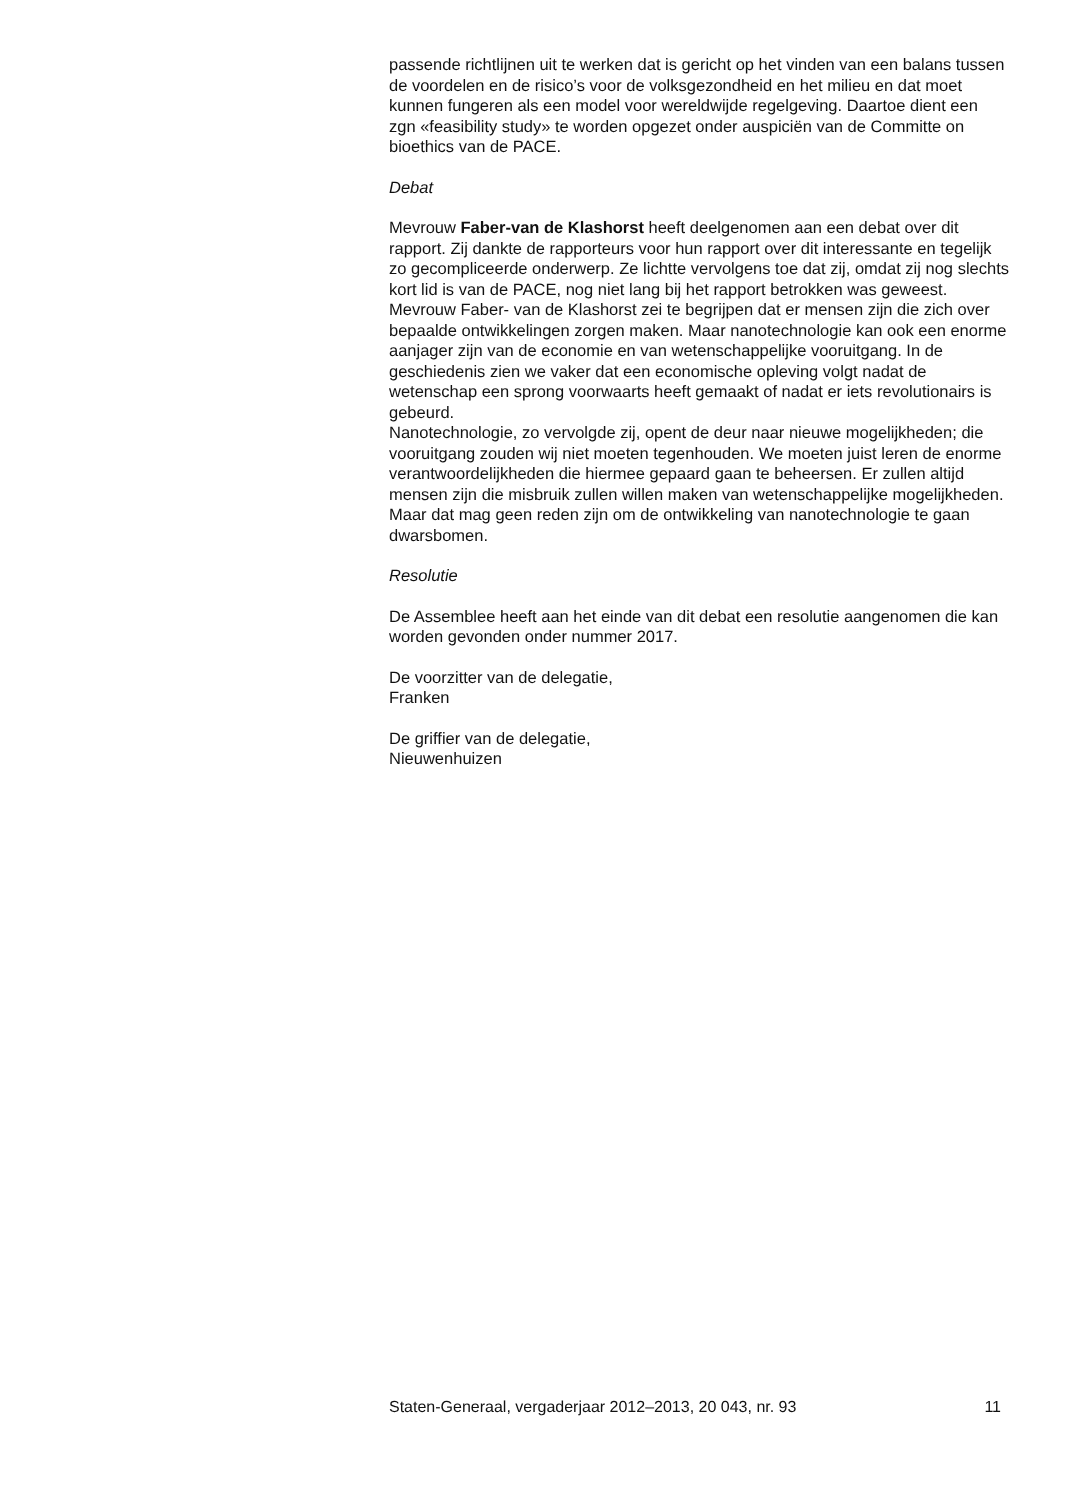passende richtlijnen uit te werken dat is gericht op het vinden van een balans tussen de voordelen en de risico’s voor de volksgezondheid en het milieu en dat moet kunnen fungeren als een model voor wereldwijde regelgeving. Daartoe dient een zgn «feasibility study» te worden opgezet onder auspiciën van de Committe on bioethics van de PACE.
Debat
Mevrouw Faber-van de Klashorst heeft deelgenomen aan een debat over dit rapport. Zij dankte de rapporteurs voor hun rapport over dit interessante en tegelijk zo gecompliceerde onderwerp. Ze lichtte vervolgens toe dat zij, omdat zij nog slechts kort lid is van de PACE, nog niet lang bij het rapport betrokken was geweest.
Mevrouw Faber- van de Klashorst zei te begrijpen dat er mensen zijn die zich over bepaalde ontwikkelingen zorgen maken. Maar nanotechnologie kan ook een enorme aanjager zijn van de economie en van wetenschappelijke vooruitgang. In de geschiedenis zien we vaker dat een economische opleving volgt nadat de wetenschap een sprong voorwaarts heeft gemaakt of nadat er iets revolutionairs is gebeurd.
Nanotechnologie, zo vervolgde zij, opent de deur naar nieuwe mogelijkheden; die vooruitgang zouden wij niet moeten tegenhouden. We moeten juist leren de enorme verantwoordelijkheden die hiermee gepaard gaan te beheersen. Er zullen altijd mensen zijn die misbruik zullen willen maken van wetenschappelijke mogelijkheden. Maar dat mag geen reden zijn om de ontwikkeling van nanotechnologie te gaan dwarsbomen.
Resolutie
De Assemblee heeft aan het einde van dit debat een resolutie aangenomen die kan worden gevonden onder nummer 2017.
De voorzitter van de delegatie,
Franken
De griffier van de delegatie,
Nieuwenhuizen
Staten-Generaal, vergaderjaar 2012–2013, 20 043, nr. 93 11